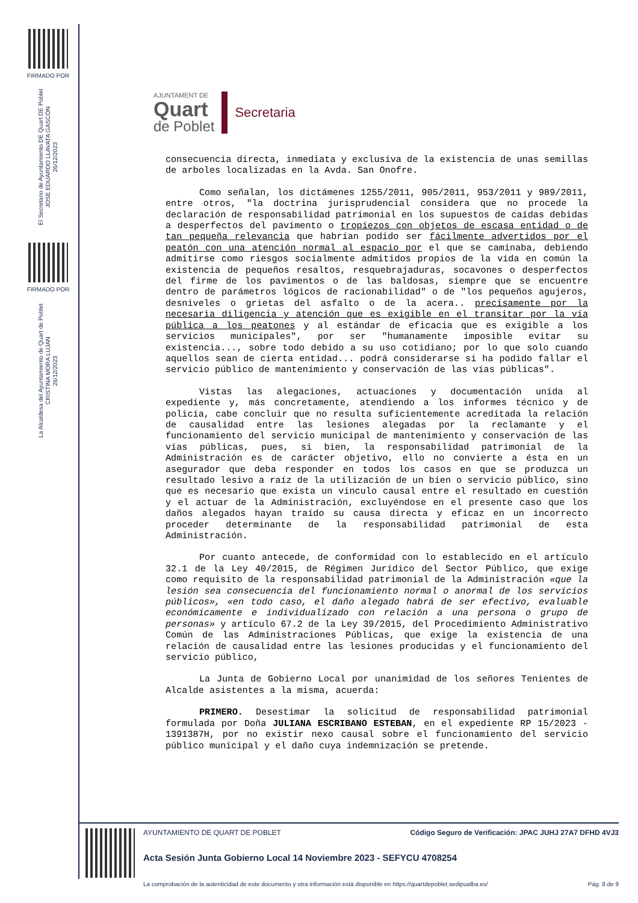FIRMADO POR
El Secretario de Ayuntamiento DE Quart DE Poblet
JOSE EDUARDO LLAVATA GASCÓN
26/12/2023
FIRMADO POR
La Alcaldesa del Ayuntamiento de Quart de Poblet
CRISTINA MORA LUJAN
26/12/2023
AJUNTAMENT DE
Quart
de Poblet
Secretaria
consecuencia directa, inmediata y exclusiva de la existencia de unas semillas de arboles localizadas en la Avda. San Onofre.
Como señalan, los dictámenes 1255/2011, 905/2011, 953/2011 y 989/2011, entre otros, "la doctrina jurisprudencial considera que no procede la declaración de responsabilidad patrimonial en los supuestos de caídas debidas a desperfectos del pavimento o tropiezos con objetos de escasa entidad o de tan pequeña relevancia que habrían podido ser fácilmente advertidos por el peatón con una atención normal al espacio por el que se caminaba, debiendo admitirse como riesgos socialmente admitidos propios de la vida en común la existencia de pequeños resaltos, resquebrajaduras, socavones o desperfectos del firme de los pavimentos o de las baldosas, siempre que se encuentre dentro de parámetros lógicos de racionabilidad" o de "los pequeños agujeros, desniveles o grietas del asfalto o de la acera.. precisamente por la necesaria diligencia y atención que es exigible en el transitar por la vía pública a los peatones y al estándar de eficacia que es exigible a los servicios municipales", por ser "humanamente imposible evitar su existencia..., sobre todo debido a su uso cotidiano; por lo que solo cuando aquellos sean de cierta entidad... podrá considerarse si ha podido fallar el servicio público de mantenimiento y conservación de las vías públicas".
Vistas las alegaciones, actuaciones y documentación unida al expediente y, más concretamente, atendiendo a los informes técnico y de policía, cabe concluir que no resulta suficientemente acreditada la relación de causalidad entre las lesiones alegadas por la reclamante y el funcionamiento del servicio municipal de mantenimiento y conservación de las vías públicas, pues, si bien, la responsabilidad patrimonial de la Administración es de carácter objetivo, ello no convierte a ésta en un asegurador que deba responder en todos los casos en que se produzca un resultado lesivo a raíz de la utilización de un bien o servicio público, sino que es necesario que exista un vínculo causal entre el resultado en cuestión y el actuar de la Administración, excluyéndose en el presente caso que los daños alegados hayan traído su causa directa y eficaz en un incorrecto proceder determinante de la responsabilidad patrimonial de esta Administración.
Por cuanto antecede, de conformidad con lo establecido en el artículo 32.1 de la Ley 40/2015, de Régimen Jurídico del Sector Público, que exige como requisito de la responsabilidad patrimonial de la Administración «que la lesión sea consecuencia del funcionamiento normal o anormal de los servicios públicos», «en todo caso, el daño alegado habrá de ser efectivo, evaluable económicamente e individualizado con relación a una persona o grupo de personas» y artículo 67.2 de la Ley 39/2015, del Procedimiento Administrativo Común de las Administraciones Públicas, que exige la existencia de una relación de causalidad entre las lesiones producidas y el funcionamiento del servicio público,
La Junta de Gobierno Local por unanimidad de los señores Tenientes de Alcalde asistentes a la misma, acuerda:
PRIMERO. Desestimar la solicitud de responsabilidad patrimonial formulada por Doña JULIANA ESCRIBANO ESTEBAN, en el expediente RP 15/2023 - 1391387H, por no existir nexo causal sobre el funcionamiento del servicio público municipal y el daño cuya indemnización se pretende.
AYUNTAMIENTO DE QUART DE POBLET Código Seguro de Verificación: JPAC JUHJ 27A7 DFHD 4VJ3
Acta Sesión Junta Gobierno Local 14 Noviembre 2023 - SEFYCU 4708254
La comprobación de la autenticidad de este documento y otra información está disponible en https://quartdepoblet.sedipualba.es/ Pág. 8 de 9